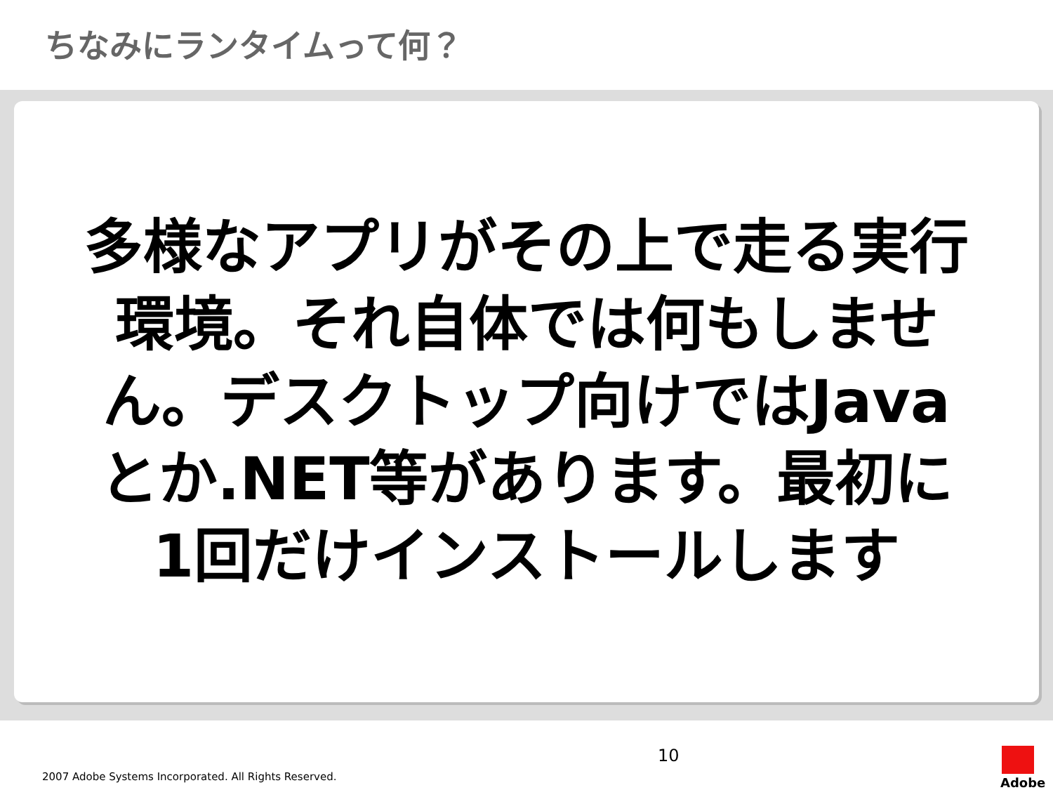ちなみにランタイムって何？
多様なアプリがその上で走る実行環境。それ自体では何もしません。デスクトップ向けではJavaとか.NET等があります。最初に1回だけインストールします
2007 Adobe Systems Incorporated. All Rights Reserved.
10
Adobe